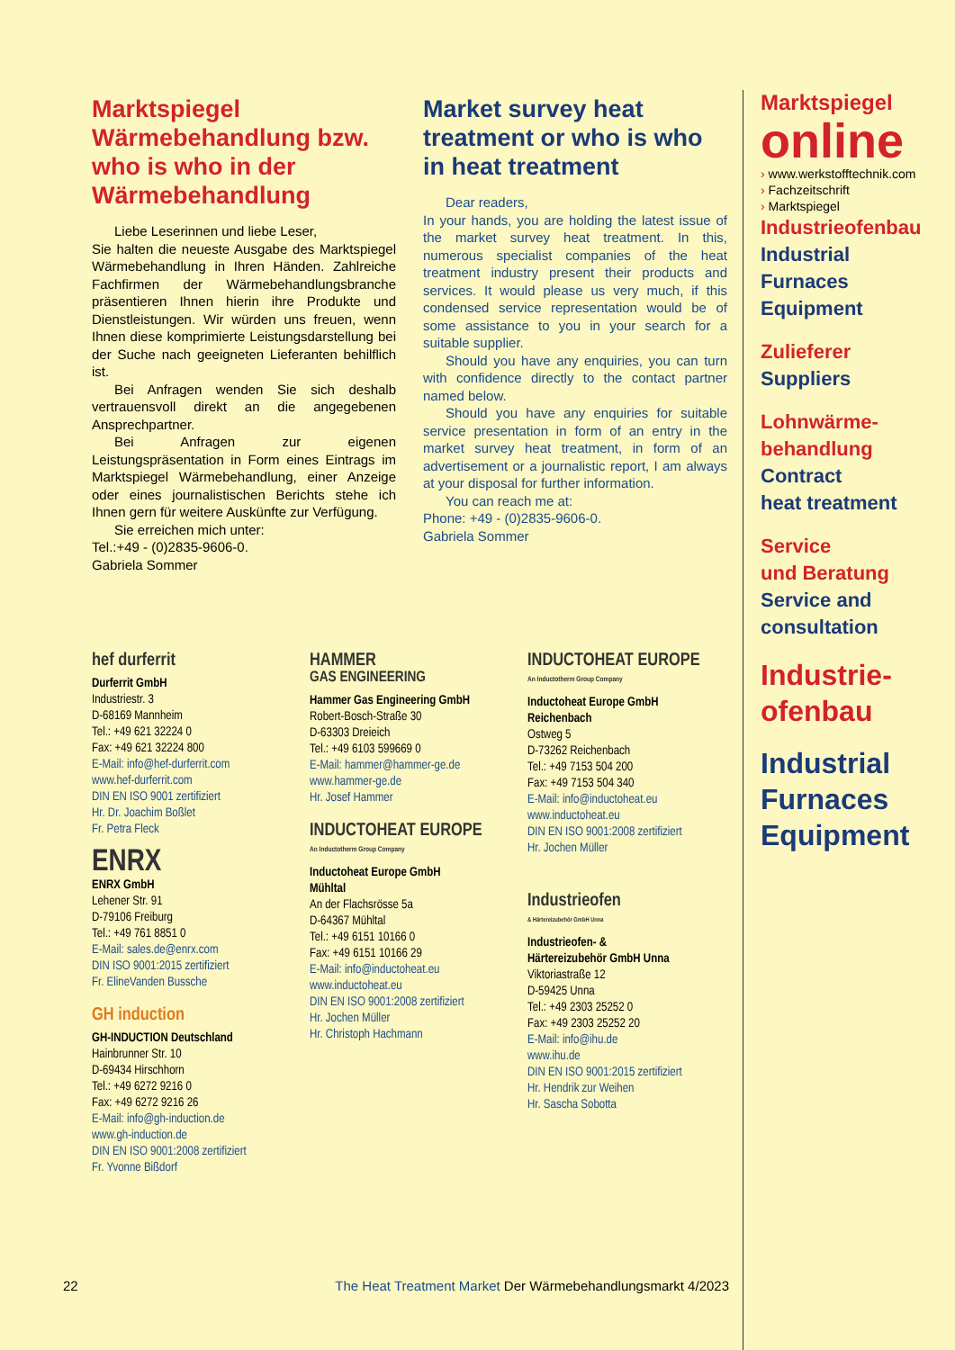Marktspiegel Wärmebehandlung bzw. who is who in der Wärmebehandlung
Liebe Leserinnen und liebe Leser,
Sie halten die neueste Ausgabe des Marktspiegel Wärmebehandlung in Ihren Händen. Zahlreiche Fachfirmen der Wärmebehandlungsbranche präsentieren Ihnen hierin ihre Produkte und Dienstleistungen. Wir würden uns freuen, wenn Ihnen diese komprimierte Leistungsdarstellung bei der Suche nach geeigneten Lieferanten behilflich ist.
Bei Anfragen wenden Sie sich deshalb vertrauensvoll direkt an die angegebenen Ansprechpartner.
Bei Anfragen zur eigenen Leistungspräsentation in Form eines Eintrags im Marktspiegel Wärmebehandlung, einer Anzeige oder eines journalistischen Berichts stehe ich Ihnen gern für weitere Auskünfte zur Verfügung.
Sie erreichen mich unter:
Tel.:+49 - (0)2835-9606-0.
Gabriela Sommer
Market survey heat treatment or who is who in heat treatment
Dear readers,
In your hands, you are holding the latest issue of the market survey heat treatment. In this, numerous specialist companies of the heat treatment industry present their products and services. It would please us very much, if this condensed service representation would be of some assistance to you in your search for a suitable supplier.
Should you have any enquiries, you can turn with confidence directly to the contact partner named below.
Should you have any enquiries for suitable service presentation in form of an entry in the market survey heat treatment, in form of an advertisement or a journalistic report, I am always at your disposal for further information.
You can reach me at:
Phone: +49 - (0)2835-9606-0.
Gabriela Sommer
hef durferrit
Durferrit GmbH
Industriestr. 3
D-68169 Mannheim
Tel.: +49 621 32224 0
Fax: +49 621 32224 800
E-Mail: info@hef-durferrit.com
www.hef-durferrit.com
DIN EN ISO 9001 zertifiziert
Hr. Dr. Joachim Boßlet
Fr. Petra Fleck
ENRX
ENRX GmbH
Lehener Str. 91
D-79106 Freiburg
Tel.: +49 761 8851 0
E-Mail: sales.de@enrx.com
DIN ISO 9001:2015 zertifiziert
Fr. ElineVanden Bussche
GH induction
GH-INDUCTION Deutschland
Hainbrunner Str. 10
D-69434 Hirschhorn
Tel.: +49 6272 9216 0
Fax: +49 6272 9216 26
E-Mail: info@gh-induction.de
www.gh-induction.de
DIN EN ISO 9001:2008 zertifiziert
Fr. Yvonne Bißdorf
HAMMER
GAS ENGINEERING
Hammer Gas Engineering GmbH
Robert-Bosch-Straße 30
D-63303 Dreieich
Tel.: +49 6103 599669 0
E-Mail: hammer@hammer-ge.de
www.hammer-ge.de
Hr. Josef Hammer
INDUCTOHEAT EUROPE
An Inductotherm Group Company
Inductoheat Europe GmbH
Mühltal
An der Flachsrösse 5a
D-64367 Mühltal
Tel.: +49 6151 10166 0
Fax: +49 6151 10166 29
E-Mail: info@inductoheat.eu
www.inductoheat.eu
DIN EN ISO 9001:2008 zertifiziert
Hr. Jochen Müller
Hr. Christoph Hachmann
INDUCTOHEAT EUROPE
An Inductotherm Group Company
Inductoheat Europe GmbH
Reichenbach
Ostweg 5
D-73262 Reichenbach
Tel.: +49 7153 504 200
Fax: +49 7153 504 340
E-Mail: info@inductoheat.eu
www.inductoheat.eu
DIN EN ISO 9001:2008 zertifiziert
Hr. Jochen Müller
Industrieofen
& Härtereizubehör GmbH Unna
Industrieofen- &
Härtereizubehör GmbH Unna
Viktoriastraße 12
D-59425 Unna
Tel.: +49 2303 25252 0
Fax: +49 2303 25252 20
E-Mail: info@ihu.de
www.ihu.de
DIN EN ISO 9001:2015 zertifiziert
Hr. Hendrik zur Weihen
Hr. Sascha Sobotta
Marktspiegel
online
› www.werkstofftechnik.com
› Fachzeitschrift
› Marktspiegel
Industrieofenbau
Industrial
Furnaces
Equipment
Zulieferer
Suppliers
Lohnwärme-
behandlung
Contract
heat treatment
Service
und Beratung
Service and
consultation
Industrie-
ofenbau
Industrial
Furnaces
Equipment
22 The Heat Treatment Market Der Wärmebehandlungsmarkt 4/2023